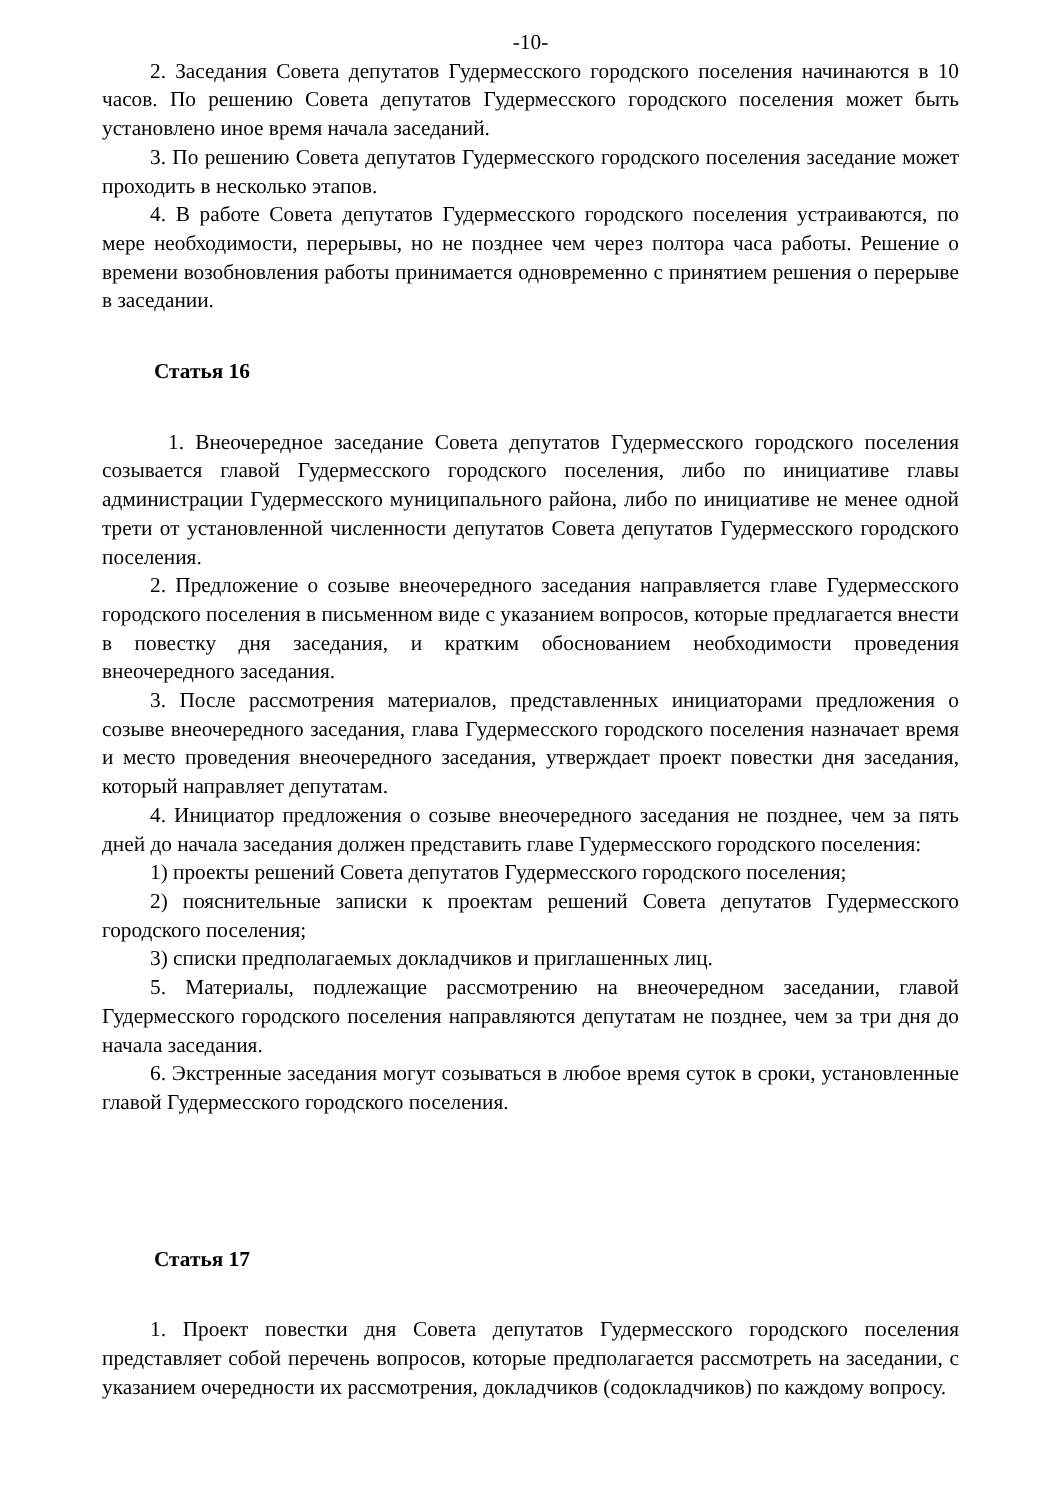-10-
2. Заседания Совета депутатов Гудермесского городского поселения начинаются в 10 часов. По решению Совета депутатов Гудермесского городского поселения может быть установлено иное время начала заседаний.
3. По решению Совета депутатов Гудермесского городского поселения заседание может проходить в несколько этапов.
4. В работе Совета депутатов Гудермесского городского поселения устраиваются, по мере необходимости, перерывы, но не позднее чем через полтора часа работы. Решение о времени возобновления работы принимается одновременно с принятием решения о перерыве в заседании.
Статья 16
1. Внеочередное заседание Совета депутатов Гудермесского городского поселения созывается главой Гудермесского городского поселения, либо по инициативе главы администрации Гудермесского муниципального района, либо по инициативе не менее одной трети от установленной численности депутатов Совета депутатов Гудермесского городского поселения.
2. Предложение о созыве внеочередного заседания направляется главе Гудермесского городского поселения в письменном виде с указанием вопросов, которые предлагается внести в повестку дня заседания, и кратким обоснованием необходимости проведения внеочередного заседания.
3. После рассмотрения материалов, представленных инициаторами предложения о созыве внеочередного заседания, глава Гудермесского городского поселения назначает время и место проведения внеочередного заседания, утверждает проект повестки дня заседания, который направляет депутатам.
4. Инициатор предложения о созыве внеочередного заседания не позднее, чем за пять дней до начала заседания должен представить главе Гудермесского городского поселения:
1) проекты решений Совета депутатов Гудермесского городского поселения;
2) пояснительные записки к проектам решений Совета депутатов Гудермесского городского поселения;
3) списки предполагаемых докладчиков и приглашенных лиц.
5. Материалы, подлежащие рассмотрению на внеочередном заседании, главой Гудермесского городского поселения направляются депутатам не позднее, чем за три дня до начала заседания.
6. Экстренные заседания могут созываться в любое время суток в сроки, установленные главой Гудермесского городского поселения.
Статья 17
1. Проект повестки дня Совета депутатов Гудермесского городского поселения представляет собой перечень вопросов, которые предполагается рассмотреть на заседании, с указанием очередности их рассмотрения, докладчиков (содокладчиков) по каждому вопросу.